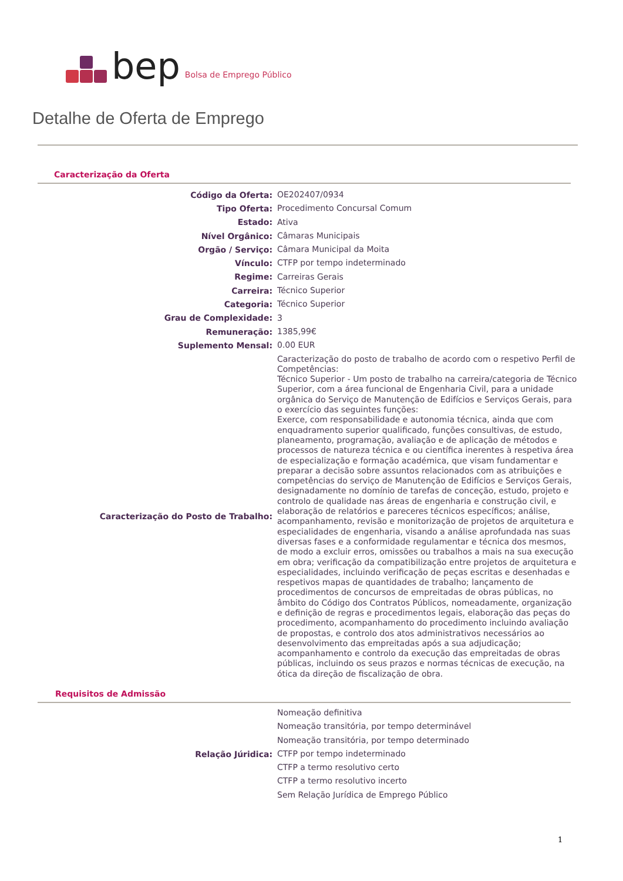bep Bolsa de Emprego Público
Detalhe de Oferta de Emprego
Caracterização da Oferta
| Código da Oferta: | OE202407/0934 |
| Tipo Oferta: | Procedimento Concursal Comum |
| Estado: | Ativa |
| Nível Orgânico: | Câmaras Municipais |
| Orgão / Serviço: | Câmara Municipal da Moita |
| Vínculo: | CTFP por tempo indeterminado |
| Regime: | Carreiras Gerais |
| Carreira: | Técnico Superior |
| Categoria: | Técnico Superior |
| Grau de Complexidade: | 3 |
| Remuneração: | 1385,99€ |
| Suplemento Mensal: | 0.00 EUR |
| Caracterização do Posto de Trabalho: | Caracterização do posto de trabalho de acordo com o respetivo Perfil de Competências: Técnico Superior - Um posto de trabalho na carreira/categoria de Técnico Superior, com a área funcional de Engenharia Civil, para a unidade orgânica do Serviço de Manutenção de Edifícios e Serviços Gerais, para o exercício das seguintes funções: Exerce, com responsabilidade e autonomia técnica, ainda que com enquadramento superior qualificado, funções consultivas, de estudo, planeamento, programação, avaliação e de aplicação de métodos e processos de natureza técnica e ou científica inerentes à respetiva área de especialização e formação académica, que visam fundamentar e preparar a decisão sobre assuntos relacionados com as atribuições e competências do serviço de Manutenção de Edifícios e Serviços Gerais, designadamente no domínio de tarefas de conceção, estudo, projeto e controlo de qualidade nas áreas de engenharia e construção civil, e elaboração de relatórios e pareceres técnicos específicos; análise, acompanhamento, revisão e monitorização de projetos de arquitetura e especialidades de engenharia, visando a análise aprofundada nas suas diversas fases e a conformidade regulamentar e técnica dos mesmos, de modo a excluir erros, omissões ou trabalhos a mais na sua execução em obra; verificação da compatibilização entre projetos de arquitetura e especialidades, incluindo verificação de peças escritas e desenhadas e respetivos mapas de quantidades de trabalho; lançamento de procedimentos de concursos de empreitadas de obras públicas, no âmbito do Código dos Contratos Públicos, nomeadamente, organização e definição de regras e procedimentos legais, elaboração das peças do procedimento, acompanhamento do procedimento incluindo avaliação de propostas, e controlo dos atos administrativos necessários ao desenvolvimento das empreitadas após a sua adjudicação; acompanhamento e controlo da execução das empreitadas de obras públicas, incluindo os seus prazos e normas técnicas de execução, na ótica da direção de fiscalização de obra. |
Requisitos de Admissão
| Relação Júridica: | Nomeação definitiva |
| | Nomeação transitória, por tempo determinável |
| | Nomeação transitória, por tempo determinado |
| | CTFP por tempo indeterminado |
| | CTFP a termo resolutivo certo |
| | CTFP a termo resolutivo incerto |
| | Sem Relação Jurídica de Emprego Público |
1